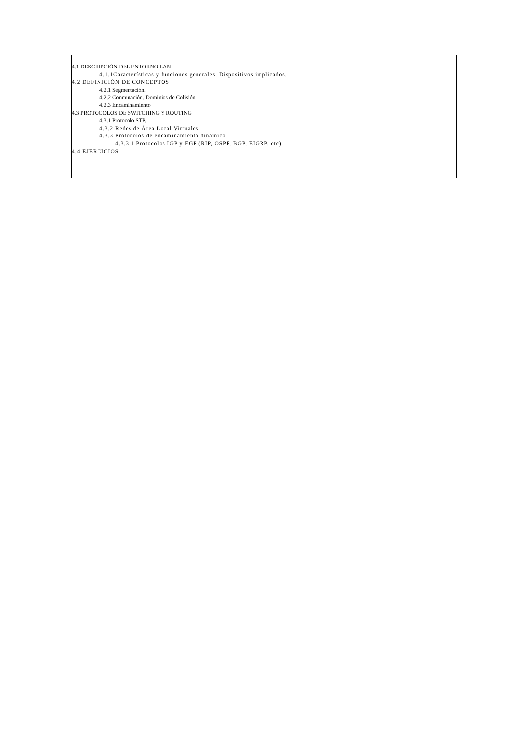4.1 DESCRIPCIÓN DEL ENTORNO LAN
4.1.1Características y funciones generales. Dispositivos implicados.
4.2 DEFINICIÓN DE CONCEPTOS
4.2.1 Segmentación.
4.2.2 Conmutación. Dominios de Colisión.
4.2.3 Encaminamiento
4.3 PROTOCOLOS DE SWITCHING Y ROUTING
4.3.1 Protocolo STP.
4.3.2 Redes de Área Local Virtuales
4.3.3 Protocolos de encaminamiento dinámico
4.3.3.1 Protocolos IGP y EGP (RIP, OSPF, BGP, EIGRP, etc)
4.4 EJERCICIOS